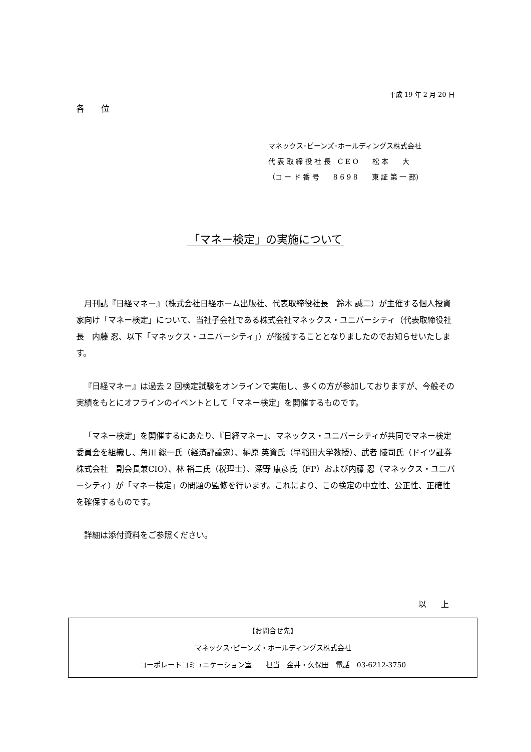平成 19 年 2 月 20 日
各 位
マネックス･ビーンズ･ホールディングス株式会社
代 表 取 締 役 社 長　C E O　　松 本　　大
（コ ー ド 番 号　　8 6 9 8　　東 証 第 一 部）
「マネー検定」の実施について
月刊誌『日経マネー』（株式会社日経ホーム出版社、代表取締役社長　鈴木 誠二）が主催する個人投資家向け「マネー検定」について、当社子会社である株式会社マネックス・ユニバーシティ（代表取締役社長　内藤 忍、以下「マネックス・ユニバーシティ」）が後援することとなりましたのでお知らせいたします。
『日経マネー』は過去 2 回検定試験をオンラインで実施し、多くの方が参加しておりますが、今般その実績をもとにオフラインのイベントとして「マネー検定」を開催するものです。
「マネー検定」を開催するにあたり、『日経マネー』、マネックス・ユニバーシティが共同でマネー検定委員会を組織し、角川 総一氏（経済評論家）、榊原 英資氏（早稲田大学教授）、武者 陵司氏（ドイツ証券株式会社　副会長兼CIO）、林 裕二氏（税理士）、深野 康彦氏（FP）および内藤 忍（マネックス・ユニバーシティ）が「マネー検定」の問題の監修を行います。これにより、この検定の中立性、公正性、正確性を確保するものです。
詳細は添付資料をご参照ください。
以 上
【お問合せ先】
マネックス･ビーンズ・ホールディングス株式会社
コーポレートコミュニケーション室　　担当　金井・久保田　電話　03-6212-3750